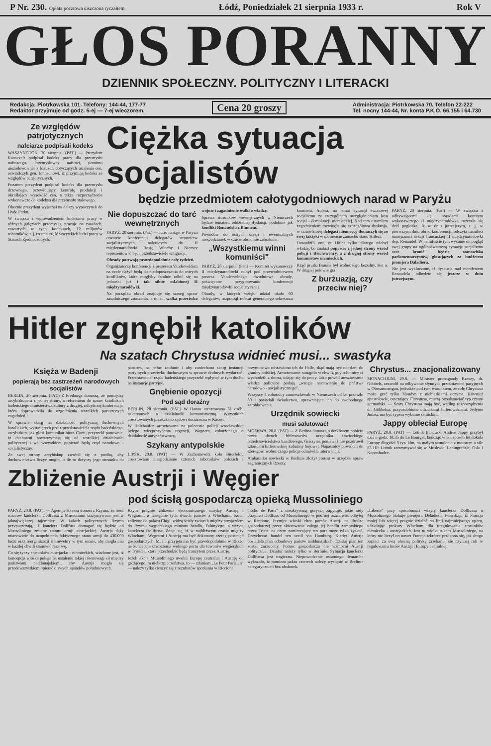P Nr. 230. Opłata pocztowa uiszczona ryczałtem. Łódź, Poniedziałek 21 sierpnia 1933 r. Rok V
GŁOS PORANNY
DZIENNIK SPOŁECZNY. POLITYCZNY I LITERACKI
Redakcja: Piotrkowska 101. Telefony: 144-44, 177-77
Redaktor przyjmuje od godz. 5-ej — 7-ej wieczorem.
Cena 20 groszy
Administracja: Piotrkowska 70. Telefon 22-222
Tel. nocny 144-44, Nr. konta P.K.O. 66.155 i 64.730
Ze względów patrjotycznych
nafciarze podpisali kodeks
WASZYNGTON, 20 sierpnia. (PAT.) — Prezydent Roosevelt podpisał kodeks pracy dla przemysłu naftowego. Przemysłowcy naftowi, pomimo niezadowolenia z klauzul, dotyczących ustalenia cen, oświadczyli gen. Johnsonowi, iż przyjmują kodeks ze względów patrjotycznych.
Pozatem prezydent podpisał kodeks dla przemysłu drzewnego, przewidujący kontrolę produkcji i określający wysokość cen, a także rozporządzenie wykonawcze do kodeksu dla przemysłu stalowego.
Obecnie prezydent wyjechał na dalszy wypoczynek do Hyde Parku.
W związku z wprowadzeniem kodeksów pracy w różnych gałęziach przemysłu, pracuje na zasadach, zawartych w tych kodeksach, 12 miljonów robotników, t. j. trzecia część wszystkich ludzi pracy w Stanach Zjednoczonych.
Ciężka sytuacja socjalistów
będzie przedmiotem całotygodniowych narad w Paryżu
Nie dopuszczać do tarć wewnętrznych
PARYŻ, 20 sierpnia. (Pat.) — Jutro nastąpi w Paryżu otwarcie konferencji delegatów stronnictw socjalistycznych, należących do II międzynarodówki. Rosję, Włochy i Niemcy reprezentować będą przedstawiciele emigracji.
Obrady potrwają prawdopodobnie cały tydzień.
Organizatorzy konferencji z prezesem Vanderveldem na czele dążyć będą do niedopuszczania do ostrych konfliktów, które mogłyby fatalnie odbić się na jedności już i tak silnie osłabionej II międzynarodówki.
Na porządku obrad znajduje się szereg spraw zasadniczego znaczenia, a m. in. walka przeciwko wojnie i zagadnienie walki o władzę.
Sprawa stosunków wewnętrznych w Niemczech będzie tematem oddzielnej dyskusji, podobnie jak konflikt Renaudela z Blumem.
Powodów do ostrych scysji i ewentualnych niespodzianek w czasie obrad nie zabraknie.
„Wszystkiemu winni komuniści"
PARYŻ, 20 sierpnia. (Pat.) — Komitet wykonawczy II międzynarodówki odbył pod przewodnictwem prezesa Vanderveldego dwudniowe obrady, poświęcone przygotowaniu konferencji międzynarodówki socjalistycznej.
Obrady, w których wzięło udział około 60 delegatów, rozpoczął referat generalnego sekretarza komitetu, Adlera, na temat sytuacji światowej socjalizmu ze szczególnem uwzględnieniem losu socjal - demokracji niemieckiej. Nad tem ostatniem zagadnieniem rozwinęła się szczegółowa dyskusja, w czasie której delegaci niemieccy tłomaczyli się ze swej taktyki w momencie zamachu stanu Hitlera.
Dowodzili oni, że Hitler tylko dlatego zdobył władzę, bo znalazł poparcie z jednej strony wśród policji i Reichswehry, a z drugiej strony wśród komunistów niemieckich.
Rząd pruski Brauna był wobec tego bezsilny. Ket a. W drugiej połowie gra
Z burżuazją, czy przeciw niej?
PARYŻ, 20 sierpnia. (Pat.) — W związku z odbywającemi się obradami komitetu wykonawczego II międzynarodówki, rozeszła się dziś pogłoska, iż w dniu jutrzejszym, t. j. w pierwszym dniu obrad konferencji, odczyta manifest mniejszości sekcji francuskiej II międzynarodówki dep. Renaudel. W manifeście tym wysunie on pogląd swej grupy na ogólnoświatową sytuację socjalizmu oraz bronić będzie stanowiska parlamentarzystów, głosujących za budżetem premjera Daladiera.
Nie jest wykluczone, iż dyskusja nad manifestem Renaudela odbędzie się jeszcze w dniu jutrzejszym.
Hitler zgnębił katolików
Na szatach Chrystusa widnieć musi... swastyka
Księża w Badenji
popierają bez zastrzeżeń narodowych socjalistów
BERLIN, 20 sierpnia. (PAT.) Z Freiburga donoszą, że pomiędzy arcybiskupem z jednej strony, a referentem do spraw katolickich badeńskiego ministerstwa kultury z drugiej, odbyła się konferencja, która doprowadziła do uzgodnienia wszelkich poruszonych zagadnień.
W sprawie skarg na działalność polityczną duchownych katolickich, wysuniętych przez przedstawiciela rządu badeńskiego, arcybiskup, jak głosi komunikat biura Conti, przyrzekł ponownie, iż duchowni powstrzymają się od wszelkiej działalności politycznej i we wszystkiem popierać będą rząd narodowo - socjalistyczny.
Ze swej strony arcybiskup zwrócił się z prośbą, aby duchowieństwo liczyć mogło, o ile to dotyczy jego stosunku do państwa, na pełne zaufanie i aby zaniechano skarg instancji partyjnych przeciwko duchownym w sprawie drobnych wydarzeń. Przedstawiciel rządu badeńskiego przyrzekł wpłynąć w tym duchu na instancje partyjne.
Gnębienie opozycji
Pod sąd doraźny
BERLIN, 20 sierpnia. (PAT.) W Hanau aresztowano 31 osób, oskarżonych o działalność komunistyczną. Wszystkich aresztowanych przekazano sądowi doraźnemu w Kassel.
W Holzhaufen aresztowano na polecenie policji wrocławskiej byłego wiceprezydenta regencji, Wagnera, oskarżonego o działalność antypaństwową.
Szykany antypolskie
LIPSK, 20.8. (PAT) — W Zschornewitz koło Biterfeldu aresztowano niespodzianie czterech robotników polskich i przymusowo odstawiono ich do Halle, skąd mają być odesłani do granicy polskiej. Aresztowanie nastąpiło w chwili, gdy robotnicy ci wychodzili z domu, udając się do pracy. Jako powód aresztowania władze policyjne podają „wrogie nastawienie do państwa narodowo - socjalistycznego".
Wszyscy 4 robotnicy zamieszkiwali w Niemczech od lat przeszło 30 i posiadali świadectwa, uprawniające ich do swobodnego zarobkowania.
Urzędnik sowiecki
musi salutować!
MOSKWA, 20.8. (PAT) — Z Berlina donoszą o dotkliwem pobiciu przez dwuch hitlerowców urzędnika sowieckiego przedstawicielstwa handlowego, Griszyna, ponieważ nie pozdrowił sztandaru hitlerowskiej kolumny bojowej. Napastnicy powrócili do szeregów, wobec czego policja odmówiła interwencji.
Ambasador sowiecki w Berlinie złożył protest w urzędzie spraw zagranicznych Rzeszy.
Chrystus... znacjonalizowany
MONACHJUM, 29.8. — Minister propagandy Rzeszy, dr. Göbbels, zezwolił na odbywanie słynnych przedstawień pasyjnych w Oberammergan, jednakże pod tym warunkiem, że rolę Chrystusa może grać tylko blondyn z niebieskiemi oczyma. Również apostołowie, otaczający Chrystusa, muszą przedstawiać typ czysto germański. — Szaty Chrystusa mają być, według rozporządzenia dr. Göbbelsa, przyozdobione odznakami hitlerowskiemi. Jedynie Judasz ma być typem wybitnie semickim.
Jappy obleciał Europę
PARYŻ, 20.8. (PAT) — Lotnik francuski Andree Jappy przybył dziś o godz. 18.35 do Le Bourget, kończąc w ten sposób lot dokoła Europy długości 5 tys. klm. na małym samolocie z motorem o sile 85 HP. Lotnik zatrzymywał się w Moskwie, Leningradzie, Oslo i Kopenhadze.
Zbliżenie Austrji i Węgier
pod ścisłą gospodarczą opieką Mussoliniego
PARYŻ, 20.8. (PAT). — Agencja Havasa donosi z Rzymu, że treść rozmów kanclerza Dollfussa z Mussolinim utrzymywana jest w jaknajwiększej tajemnicy. W kołach politycznych Rzymu przypuszczają, iż kanclerz Dollfuss domagać się będzie od Mussoliniego zmiany statutu armji austrjackiej. Austrja dąży mianowicie do uzupełnienia faktycznego stanu armji do 430.000 ludzi oraz reorganizacji Heimwehry w tym sensie, aby mogła ona w każdej chwili stanowić rezerwę.
Co się tyczy stosunków austrjacko - niemieckich, wiadome jest, iż koncepcja włoska polega na ustaleniu takiej równowagi sił między państwami naddunajskiemi, aby Austrja mogła się przedewszystkiem opierać o swych sąsiadów południowych.
Rzym pragnie zbliżenia ekonomicznego między Austrją i Węgrami, a następnie tych dwuch państw z Włochami. Koła, zbliżone do pałacu Chigi, widzą ścisły związek między przyjazdem do Rzymu węgierskiego ministra handlu, Fabiny'ego, a wizytą kanclerza Dollfussa. Zdaje się, iż w najbliższym czasie między Włochami, Węgrami i Austrją ma być dokonany szereg posunięć gospodarczych. M. in. przyjęta ma być prawdopodobnie w Riccio ne koncepcja utworzenia wolnego portu dla towarów węgierskich w Trjeście, które przechodzić będą tranzytem przez Austrję.
Jeżeli akcja Mussoliniego uwolni Europę centralną i Austrję od grożącego im niebezpieczeństwa, to — zdaniem „Le Petit Parisien" — należy tylko cieszyć się z rezultatów spotkania w Riccione.
„Echo de Paris" z nieukrywaną goryczą zapytuje, jakie rady otrzymał Dollfuss od Mussoliniego w poufnej rozmowie, odbytej w Riccione. Premjer włoski chce pomóc Austrji na drodze gospodarczej przez skierowanie całego jej handlu zamorskiego przez Trjest, na czem zamierzający ten port może tylko zyskać. Dotychczas handel ten szedł via Hamburg. Kiedyś Austrja posiadała plan odbudowy państw naddunajskich. Dzisiaj plan ten został zarzucony. Pomoc gospodarcza nie wzmocni Austrji politycznie. Działać należy tylko w Berlinie. Sytuacja kanclerza Dollfussa jest tragiczna. Niepowodzenie ostatniego demarche wykazało, iż pomimo paktu czterech należy wystąpić w Berlinie kategorycznie i bez obsłonek.
„Liberte" przy sposobności wizyty kanclerza Dollfussa u Mussoliniego atakuje premjera Deladiera, twierdząc, iż Francja mniej lub więcej pragnie działać po linji najmniejszego oporu, udzielając prokury Włochom dla uregulowania stosunków niemiecko - austrjackich. Jest to wielki sukces Mussoliniego, na który nie liczył on nawet Francja wkrótce przekona się, jak drogo zapłaci za swą obecną politykę zrzekania się czynnej roli w regulowaniu losów Austrji i Europy centralnej.